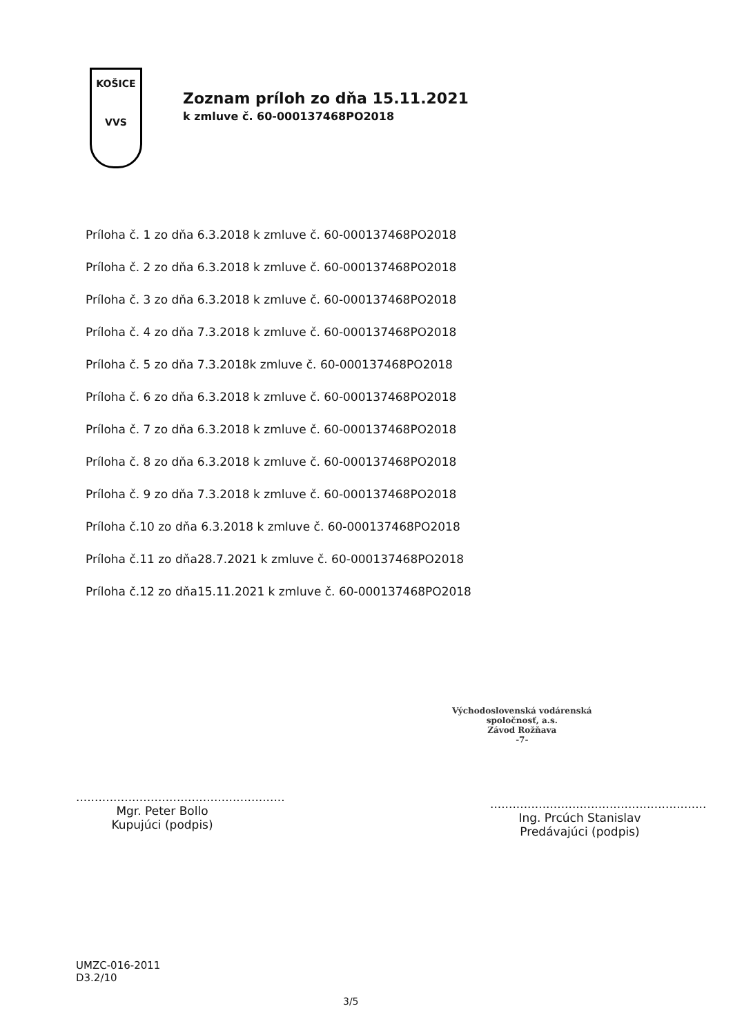KOŠICE
VVS
Zoznam príloh zo dňa 15.11.2021
k zmluve č. 60-000137468PO2018
Príloha č. 1 zo dňa 6.3.2018 k zmluve č. 60-000137468PO2018
Príloha č. 2 zo dňa 6.3.2018 k zmluve č. 60-000137468PO2018
Príloha č. 3 zo dňa 6.3.2018 k zmluve č. 60-000137468PO2018
Príloha č. 4 zo dňa 7.3.2018 k zmluve č. 60-000137468PO2018
Príloha č. 5 zo dňa 7.3.2018k zmluve č. 60-000137468PO2018
Príloha č. 6 zo dňa 6.3.2018 k zmluve č. 60-000137468PO2018
Príloha č. 7 zo dňa 6.3.2018 k zmluve č. 60-000137468PO2018
Príloha č. 8 zo dňa 6.3.2018 k zmluve č. 60-000137468PO2018
Príloha č. 9 zo dňa 7.3.2018 k zmluve č. 60-000137468PO2018
Príloha č.10 zo dňa 6.3.2018 k zmluve č. 60-000137468PO2018
Príloha č.11 zo dňa28.7.2021 k zmluve č. 60-000137468PO2018
Príloha č.12 zo dňa15.11.2021 k zmluve č. 60-000137468PO2018
Východoslovenská vodárenská
spoločnosť, a.s.
Závod Rožňava
-7-
........................................................
Mgr. Peter Bollo
Kupujúci (podpis)
..........................................................
Ing. Prcúch Stanislav
Predávajúci (podpis)
UMZC-016-2011
D3.2/10
3/5